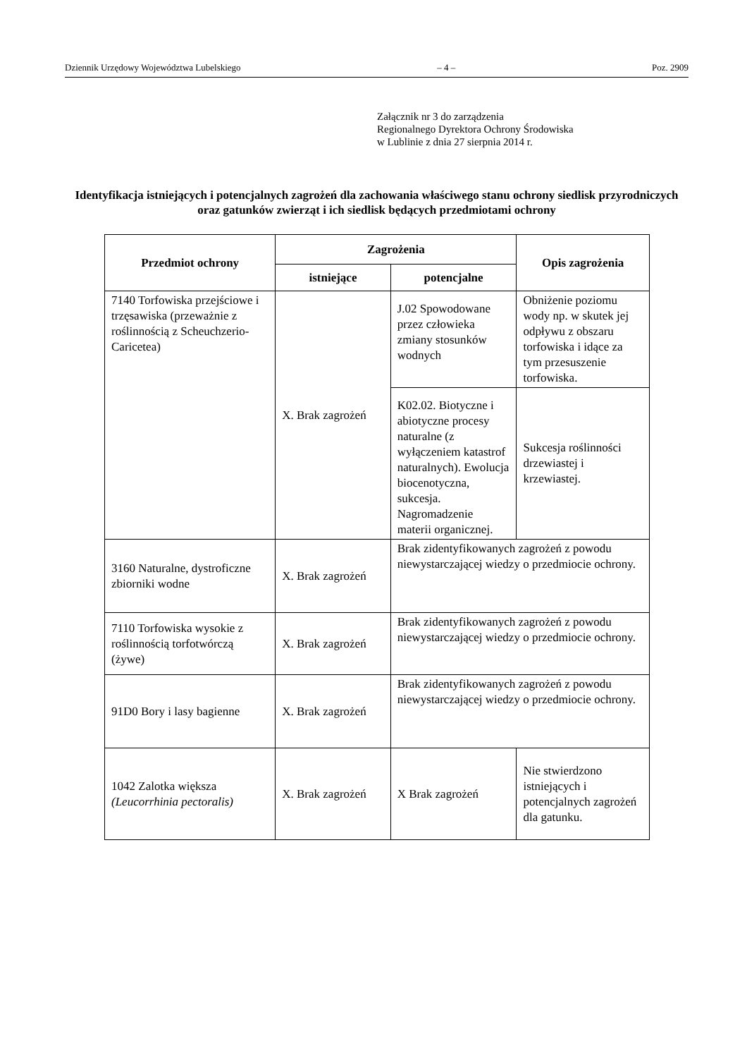Dziennik Urzędowy Województwa Lubelskiego – 4 – Poz. 2909
Załącznik nr 3 do zarządzenia
Regionalnego Dyrektora Ochrony Środowiska
w Lublinie z dnia 27 sierpnia 2014 r.
Identyfikacja istniejących i potencjalnych zagrożeń dla zachowania właściwego stanu ochrony siedlisk przyrodniczych oraz gatunków zwierząt i ich siedlisk będących przedmiotami ochrony
| Przedmiot ochrony | Zagrożenia | | Opis zagrożenia |
| --- | --- | --- | --- |
| | istniejące | potencjalne | |
| 7140 Torfowiska przejściowe i trzęsawiska (przeważnie z roślinnością z Scheuchzerio-Caricetea) | X. Brak zagrożeń | J.02 Spowodowane przez człowieka zmiany stosunków wodnych | Obniżenie poziomu wody np. w skutek jej odpływu z obszaru torfowiska i idące za tym przesuszenie torfowiska. |
| | | K02.02. Biotyczne i abiotyczne procesy naturalne (z wyłączeniem katastrof naturalnych). Ewolucja biocenotyczna, sukcesja. Nagromadzenie materii organicznej. | Sukcesja roślinności drzewiastej i krzewiastej. |
| 3160 Naturalne, dystroficzne zbiorniki wodne | X. Brak zagrożeń | Brak zidentyfikowanych zagrożeń z powodu niewystarczającej wiedzy o przedmiocie ochrony. | |
| 7110 Torfowiska wysokie z roślinnością torfotwórczą (żywe) | X. Brak zagrożeń | Brak zidentyfikowanych zagrożeń z powodu niewystarczającej wiedzy o przedmiocie ochrony. | |
| 91D0 Bory i lasy bagienne | X. Brak zagrożeń | Brak zidentyfikowanych zagrożeń z powodu niewystarczającej wiedzy o przedmiocie ochrony. | |
| 1042 Zalotka większa (Leucorrhinia pectoralis) | X. Brak zagrożeń | X Brak zagrożeń | Nie stwierdzono istniejących i potencjalnych zagrożeń dla gatunku. |